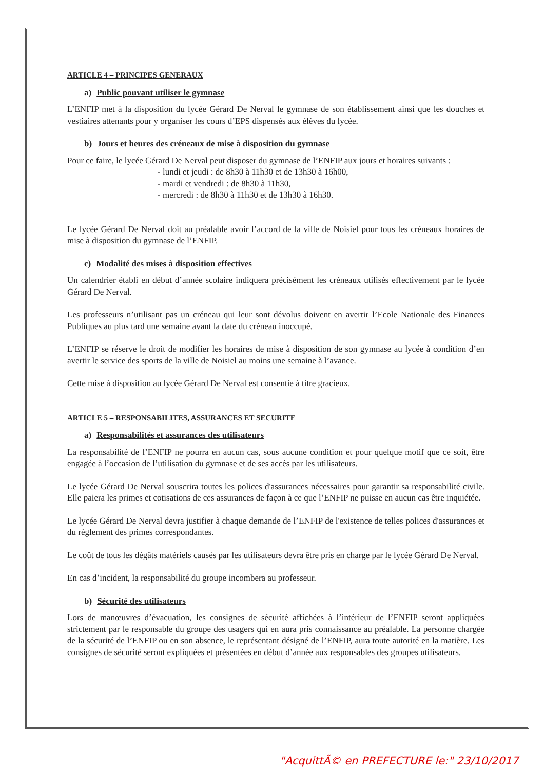ARTICLE 4 – PRINCIPES GENERAUX
a) Public pouvant utiliser le gymnase
L’ENFIP met à la disposition du lycée Gérard De Nerval le gymnase de son établissement ainsi que les douches et vestiaires attenants pour y organiser les cours d’EPS dispensés aux élèves du lycée.
b) Jours et heures des créneaux de mise à disposition du gymnase
Pour ce faire, le lycée Gérard De Nerval peut disposer du gymnase de l’ENFIP aux jours et horaires suivants :
- lundi et jeudi : de 8h30 à 11h30 et de 13h30 à 16h00,
- mardi et vendredi : de 8h30 à 11h30,
- mercredi : de 8h30 à 11h30 et de 13h30 à 16h30.
Le lycée Gérard De Nerval doit au préalable avoir l’accord de la ville de Noisiel pour tous les créneaux horaires de mise à disposition du gymnase de l’ENFIP.
c) Modalité des mises à disposition effectives
Un calendrier établi en début d’année scolaire indiquera précisément les créneaux utilisés effectivement par le lycée Gérard De Nerval.
Les professeurs n’utilisant pas un créneau qui leur sont dévolus doivent en avertir l’Ecole Nationale des Finances Publiques au plus tard une semaine avant la date du créneau inoccupé.
L’ENFIP se réserve le droit de modifier les horaires de mise à disposition de son gymnase au lycée à condition d’en avertir le service des sports de la ville de Noisiel au moins une semaine à l’avance.
Cette mise à disposition au lycée Gérard De Nerval est consentie à titre gracieux.
ARTICLE 5 – RESPONSABILITES, ASSURANCES ET SECURITE
a) Responsabilités et assurances des utilisateurs
La responsabilité de l’ENFIP ne pourra en aucun cas, sous aucune condition et pour quelque motif que ce soit, être engagée à l’occasion de l’utilisation du gymnase et de ses accès par les utilisateurs.
Le lycée Gérard De Nerval souscrira toutes les polices d'assurances nécessaires pour garantir sa responsabilité civile. Elle paiera les primes et cotisations de ces assurances de façon à ce que l’ENFIP ne puisse en aucun cas être inquiétée.
Le lycée Gérard De Nerval devra justifier à chaque demande de l’ENFIP de l'existence de telles polices d'assurances et du règlement des primes correspondantes.
Le coût de tous les dégâts matériels causés par les utilisateurs devra être pris en charge par le lycée Gérard De Nerval.
En cas d’incident, la responsabilité du groupe incombera au professeur.
b) Sécurité des utilisateurs
Lors de manœuvres d’évacuation, les consignes de sécurité affichées à l’intérieur de l’ENFIP seront appliquées strictement par le responsable du groupe des usagers qui en aura pris connaissance au préalable. La personne chargée de la sécurité de l’ENFIP ou en son absence, le représentant désigné de l’ENFIP, aura toute autorité en la matière. Les consignes de sécurité seront expliquées et présentées en début d’année aux responsables des groupes utilisateurs.
"AcquittÃ© en PREFECTURE le:" 23/10/2017